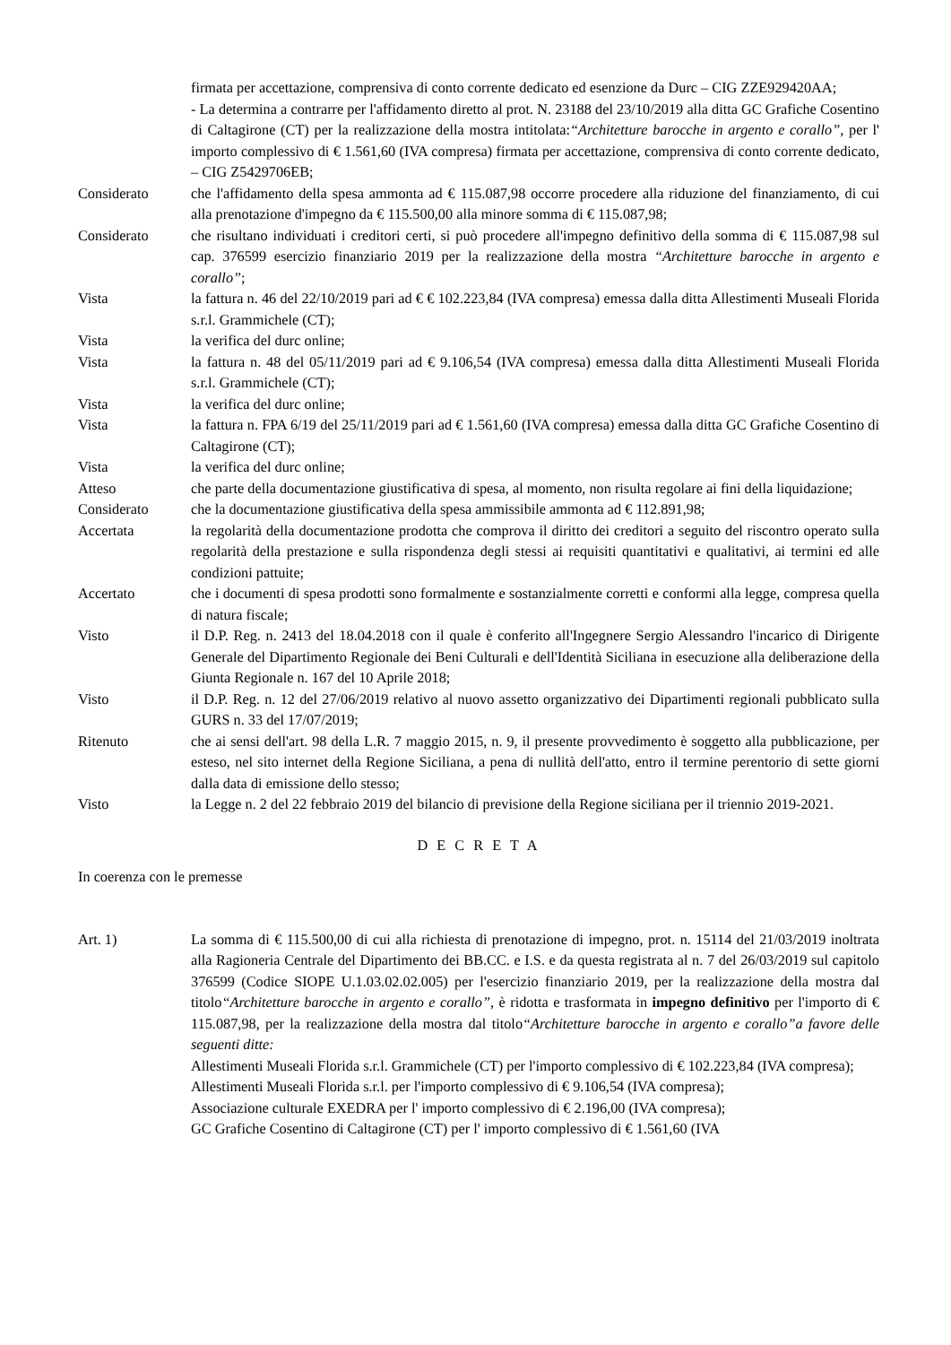firmata per accettazione, comprensiva di conto corrente dedicato ed esenzione da Durc – CIG ZZE929420AA;
- La determina a contrarre per l'affidamento diretto al prot. N. 23188 del 23/10/2019 alla ditta GC Grafiche Cosentino di Caltagirone (CT) per la realizzazione della mostra intitolata:“Architetture barocche in argento e corallo”, per l' importo complessivo di € 1.561,60 (IVA compresa) firmata per accettazione, comprensiva di conto corrente dedicato, – CIG Z5429706EB;
Considerato che l'affidamento della spesa ammonta ad € 115.087,98 occorre procedere alla riduzione del finanziamento, di cui alla prenotazione d'impegno da € 115.500,00 alla minore somma di € 115.087,98;
Considerato che risultano individuati i creditori certi, si può procedere all'impegno definitivo della somma di € 115.087,98 sul cap. 376599 esercizio finanziario 2019 per la realizzazione della mostra “Architetture barocche in argento e corallo”;
Vista la fattura n. 46 del 22/10/2019 pari ad € € 102.223,84 (IVA compresa) emessa dalla ditta Allestimenti Museali Florida s.r.l. Grammichele (CT);
Vista la verifica del durc online;
Vista la fattura n. 48 del 05/11/2019 pari ad € 9.106,54 (IVA compresa) emessa dalla ditta Allestimenti Museali Florida s.r.l. Grammichele (CT);
Vista la verifica del durc online;
Vista la fattura n. FPA 6/19 del 25/11/2019 pari ad € 1.561,60 (IVA compresa) emessa dalla ditta GC Grafiche Cosentino di Caltagirone (CT);
Vista la verifica del durc online;
Atteso che parte della documentazione giustificativa di spesa, al momento, non risulta regolare ai fini della liquidazione;
Considerato che la documentazione giustificativa della spesa ammissibile ammonta ad € 112.891,98;
Accertata la regolarità della documentazione prodotta che comprova il diritto dei creditori a seguito del riscontro operato sulla regolarità della prestazione e sulla rispondenza degli stessi ai requisiti quantitativi e qualitativi, ai termini ed alle condizioni pattuite;
Accertato che i documenti di spesa prodotti sono formalmente e sostanzialmente corretti e conformi alla legge, compresa quella di natura fiscale;
Visto il D.P. Reg. n. 2413 del 18.04.2018 con il quale è conferito all'Ingegnere Sergio Alessandro l'incarico di Dirigente Generale del Dipartimento Regionale dei Beni Culturali e dell'Identità Siciliana in esecuzione alla deliberazione della Giunta Regionale n. 167 del 10 Aprile 2018;
Visto il D.P. Reg. n. 12 del 27/06/2019 relativo al nuovo assetto organizzativo dei Dipartimenti regionali pubblicato sulla GURS n. 33 del 17/07/2019;
Ritenuto che ai sensi dell'art. 98 della L.R. 7 maggio 2015, n. 9, il presente provvedimento è soggetto alla pubblicazione, per esteso, nel sito internet della Regione Siciliana, a pena di nullità dell'atto, entro il termine perentorio di sette giorni dalla data di emissione dello stesso;
Visto la Legge n. 2 del 22 febbraio 2019 del bilancio di previsione della Regione siciliana per il triennio 2019-2021.
D E C R E T A
In coerenza con le premesse
Art. 1) La somma di € 115.500,00 di cui alla richiesta di prenotazione di impegno, prot. n. 15114 del 21/03/2019 inoltrata alla Ragioneria Centrale del Dipartimento dei BB.CC. e I.S. e da questa registrata al n. 7 del 26/03/2019 sul capitolo 376599 (Codice SIOPE U.1.03.02.02.005) per l'esercizio finanziario 2019, per la realizzazione della mostra dal titolo“Architetture barocche in argento e corallo”, è ridotta e trasformata in impegno definitivo per l'importo di € 115.087,98, per la realizzazione della mostra dal titolo“Architetture barocche in argento e corallo”a favore delle seguenti ditte:
Allestimenti Museali Florida s.r.l. Grammichele (CT) per l'importo complessivo di € 102.223,84 (IVA compresa);
Allestimenti Museali Florida s.r.l. per l'importo complessivo di € 9.106,54 (IVA compresa);
Associazione culturale EXEDRA per l' importo complessivo di € 2.196,00 (IVA compresa);
GC Grafiche Cosentino di Caltagirone (CT) per l' importo complessivo di € 1.561,60 (IVA